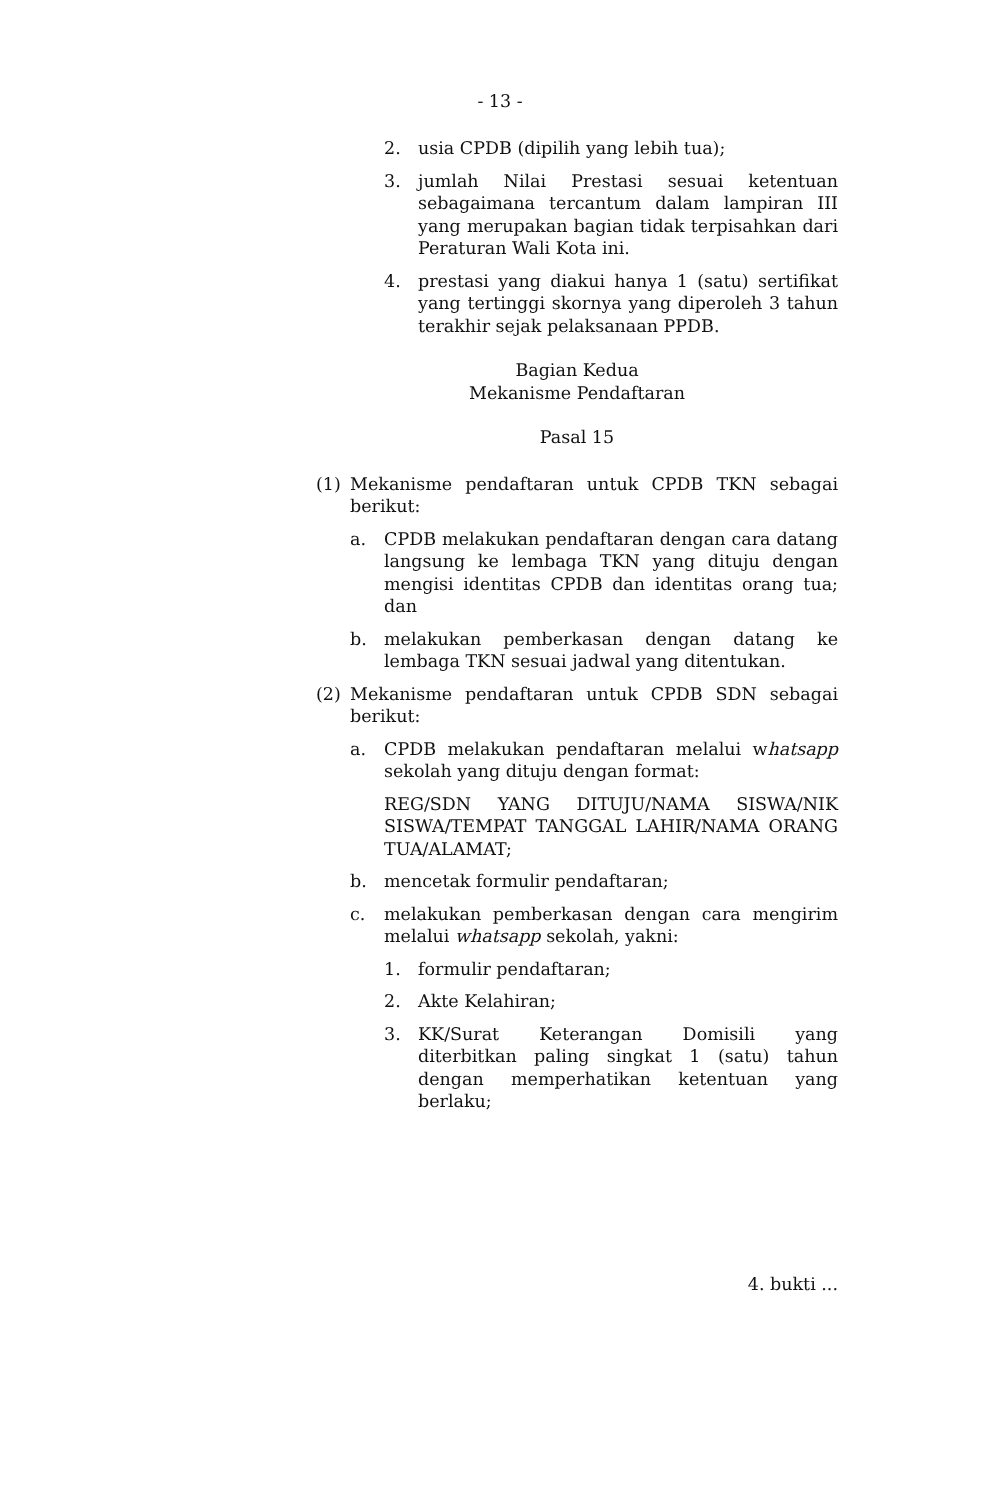- 13 -
2. usia CPDB (dipilih yang lebih tua);
3. jumlah Nilai Prestasi sesuai ketentuan sebagaimana tercantum dalam lampiran III yang merupakan bagian tidak terpisahkan dari Peraturan Wali Kota ini.
4. prestasi yang diakui hanya 1 (satu) sertifikat yang tertinggi skornya yang diperoleh 3 tahun terakhir sejak pelaksanaan PPDB.
Bagian Kedua
Mekanisme Pendaftaran
Pasal 15
(1) Mekanisme pendaftaran untuk CPDB TKN sebagai berikut:
a. CPDB melakukan pendaftaran dengan cara datang langsung ke lembaga TKN yang dituju dengan mengisi identitas CPDB dan identitas orang tua; dan
b. melakukan pemberkasan dengan datang ke lembaga TKN sesuai jadwal yang ditentukan.
(2) Mekanisme pendaftaran untuk CPDB SDN sebagai berikut:
a. CPDB melakukan pendaftaran melalui whatsapp sekolah yang dituju dengan format:
REG/SDN YANG DITUJU/NAMA SISWA/NIK SISWA/TEMPAT TANGGAL LAHIR/NAMA ORANG TUA/ALAMAT;
b. mencetak formulir pendaftaran;
c. melakukan pemberkasan dengan cara mengirim melalui whatsapp sekolah, yakni:
1. formulir pendaftaran;
2. Akte Kelahiran;
3. KK/Surat Keterangan Domisili yang diterbitkan paling singkat 1 (satu) tahun dengan memperhatikan ketentuan yang berlaku;
4. bukti ...